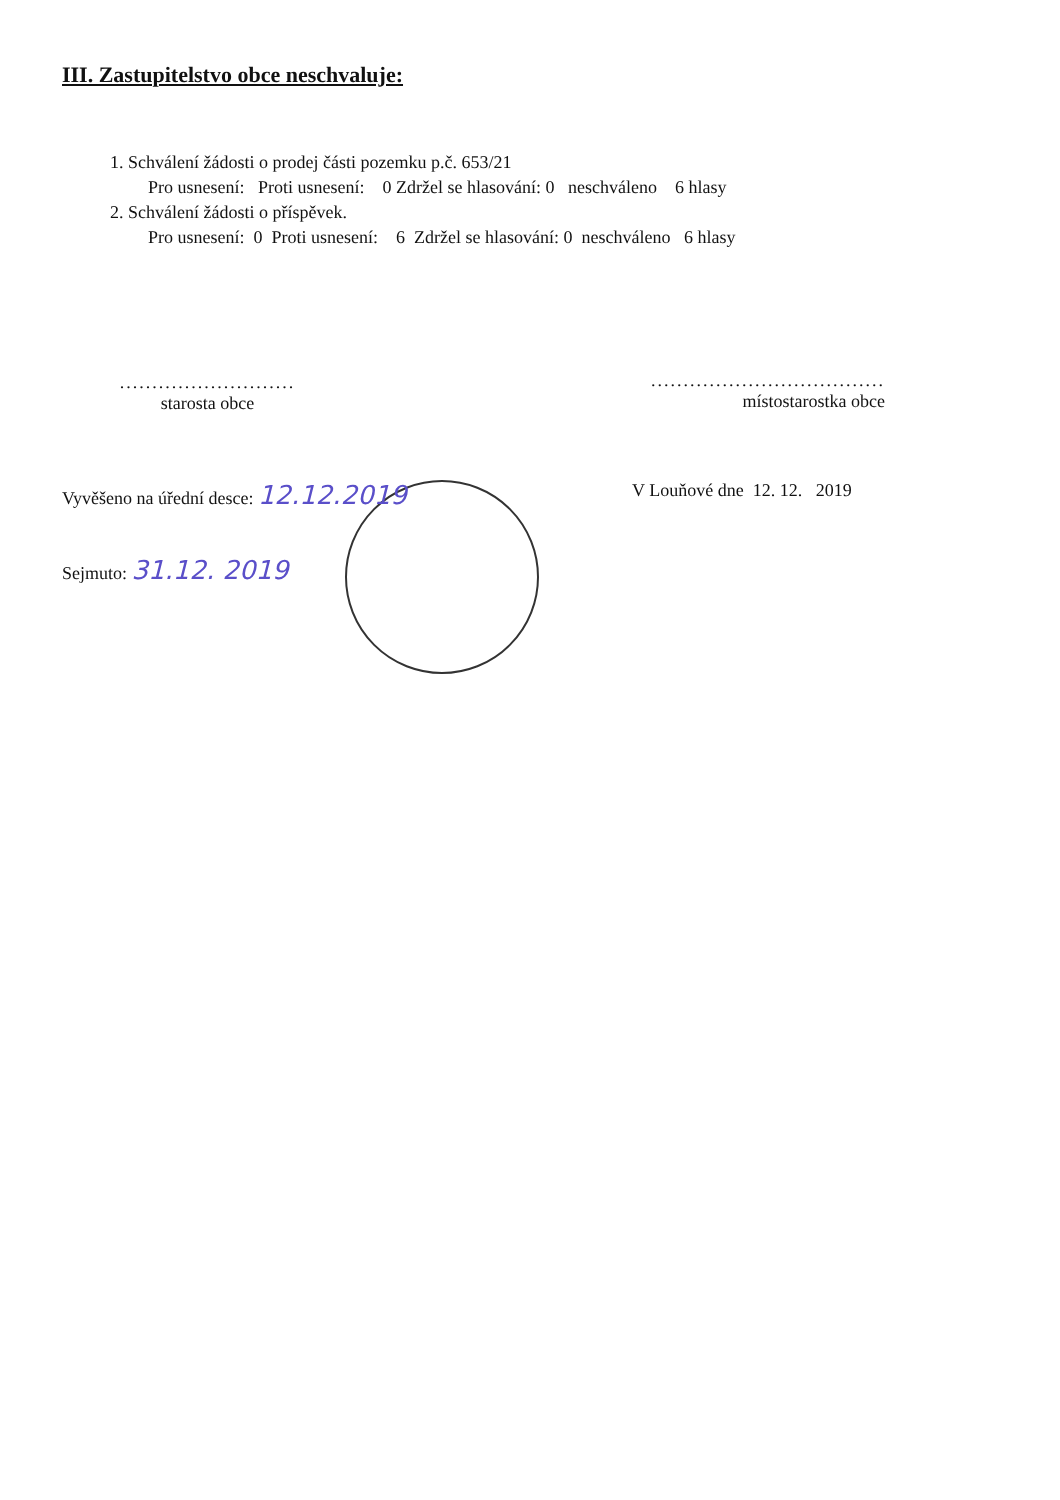III. Zastupitelstvo obce neschvaluje:
1. Schválení žádosti o prodej části pozemku p.č. 653/21
Pro usnesení: Proti usnesení: 0 Zdržel se hlasování: 0 neschváleno 6 hlasy
2. Schválení žádosti o příspěvek.
Pro usnesení: 0 Proti usnesení: 6 Zdržel se hlasování: 0 neschváleno 6 hlasy
...........................
starosta obce
....................................
místostarostka obce
Vyvěšeno na úřední desce: 12.12.2019
V Louňové dne 12. 12. 2019
Sejmuto: 31.12. 2019